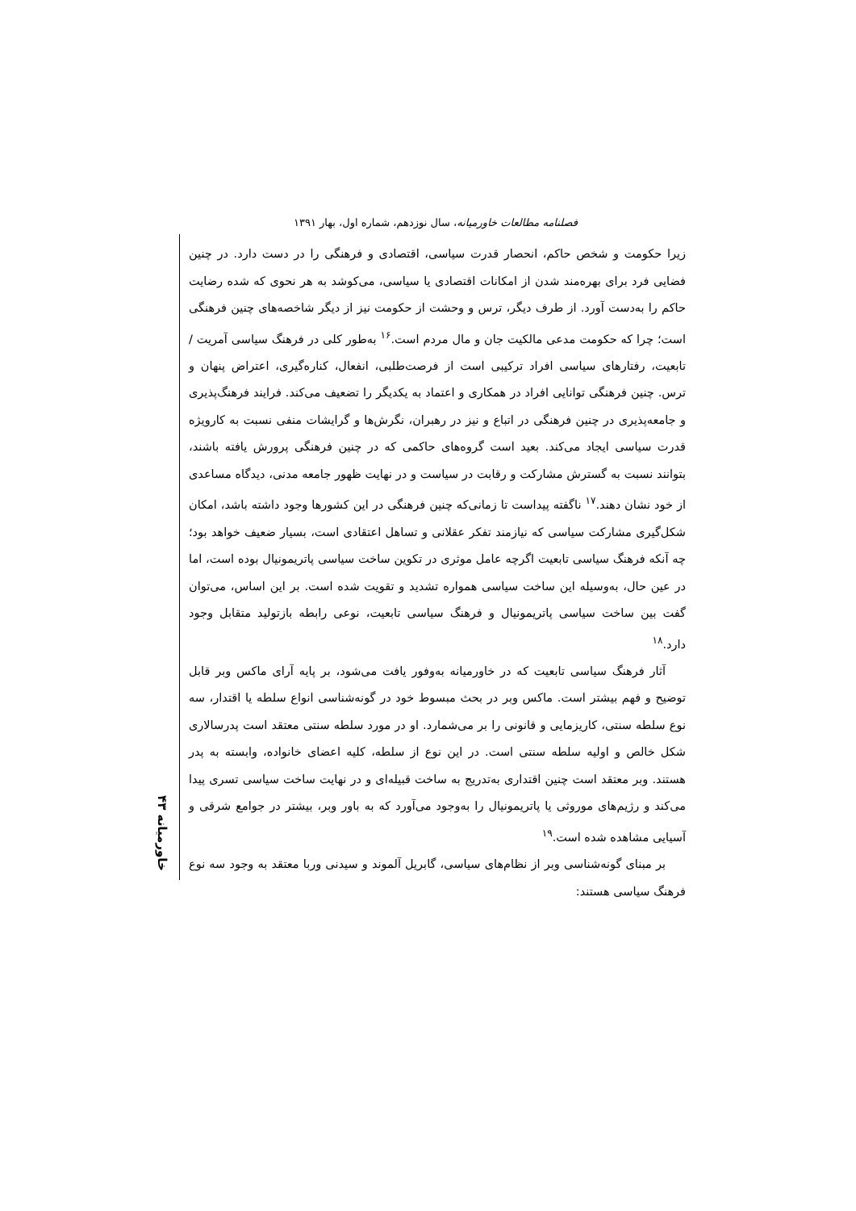فصلنامه مطالعات خاورمیانه، سال نوزدهم، شماره اول، بهار ۱۳۹۱
خاورمیانه ۴۳
زیرا حکومت و شخص حاکم، انحصار قدرت سیاسی، اقتصادی و فرهنگی را در دست دارد. در چنین فضایی فرد برای بهره‌مند شدن از امکانات اقتصادی یا سیاسی، می‌کوشد به هر نحوی که شده رضایت حاکم را به‌دست آورد. از طرف دیگر، ترس و وحشت از حکومت نیز از دیگر شاخصه‌های چنین فرهنگی است؛ چرا که حکومت مدعی مالکیت جان و مال مردم است.<sup>۱۶</sup> به‌طور کلی در فرهنگ سیاسی آمریت / تابعیت، رفتارهای سیاسی افراد ترکیبی است از فرصت‌طلبی، انفعال، کناره‌گیری، اعتراض پنهان و ترس. چنین فرهنگی توانایی افراد در همکاری و اعتماد به یکدیگر را تضعیف می‌کند. فرایند فرهنگ‌پذیری و جامعه‌پذیری در چنین فرهنگی در اتباع و نیز در رهبران، نگرش‌ها و گرایشات منفی نسبت به کارویژه قدرت سیاسی ایجاد می‌کند. بعید است گروه‌های حاکمی که در چنین فرهنگی پرورش یافته باشند، بتوانند نسبت به گسترش مشارکت و رقابت در سیاست و در نهایت ظهور جامعه مدنی، دیدگاه مساعدی از خود نشان دهند.<sup>۱۷</sup> ناگفته پیداست تا زمانی‌که چنین فرهنگی در این کشورها وجود داشته باشد، امکان شکل‌گیری مشارکت سیاسی که نیازمند تفکر عقلانی و تساهل اعتقادی است، بسیار ضعیف خواهد بود؛ چه آنکه فرهنگ سیاسی تابعیت اگرچه عامل موثری در تکوین ساخت سیاسی پاتریمونیال بوده است، اما در عین حال، به‌وسیله این ساخت سیاسی همواره تشدید و تقویت شده است. بر این اساس، می‌توان گفت بین ساخت سیاسی پاتریمونیال و فرهنگ سیاسی تابعیت، نوعی رابطه بازتولید متقابل وجود دارد.<sup>۱۸</sup>
آثار فرهنگ سیاسی تابعیت که در خاورمیانه به‌وفور یافت می‌شود، بر پایه آرای ماکس وبر قابل توضیح و فهم بیشتر است. ماکس وبر در بحث مبسوط خود در گونه‌شناسی انواع سلطه یا اقتدار، سه نوع سلطه سنتی، کاریزمایی و قانونی را بر می‌شمارد. او در مورد سلطه سنتی معتقد است پدرسالاری شکل خالص و اولیه سلطه سنتی است. در این نوع از سلطه، کلیه اعضای خانواده، وابسته به پدر هستند. وبر معتقد است چنین اقتداری به‌تدریج به ساخت قبیله‌ای و در نهایت ساخت سیاسی تسری پیدا می‌کند و رژیم‌های موروثی یا پاتریمونیال را به‌وجود می‌آورد که به باور وبر، بیشتر در جوامع شرقی و آسیایی مشاهده شده است.<sup>۱۹</sup>
بر مبنای گونه‌شناسی وبر از نظام‌های سیاسی، گابریل آلموند و سیدنی وربا معتقد به وجود سه نوع فرهنگ سیاسی هستند: